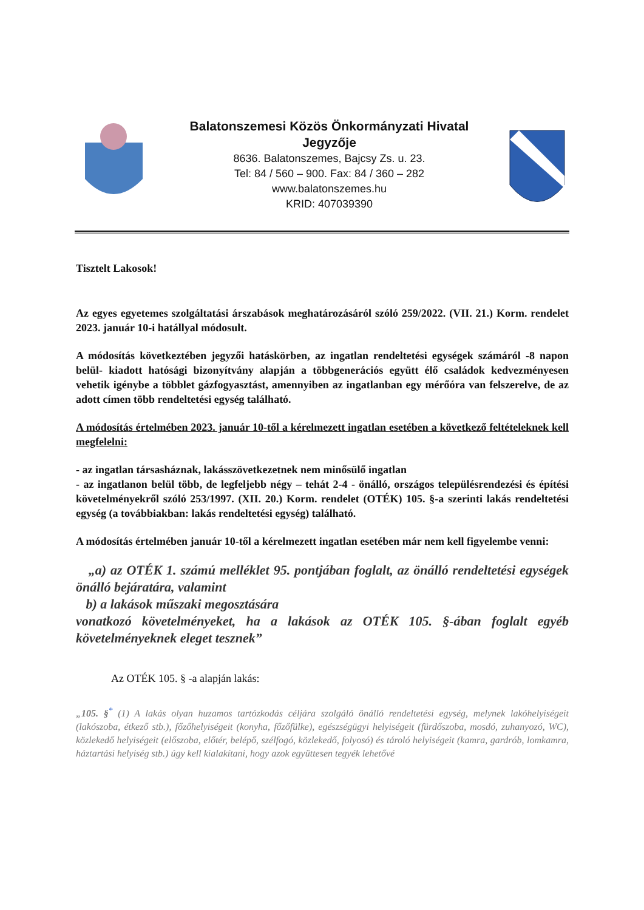Balatonszemesi Közös Önkormányzati Hivatal
Jegyzője
8636. Balatonszemes, Bajcsy Zs. u. 23.
Tel: 84 / 560 – 900. Fax: 84 / 360 – 282
www.balatonszemes.hu
KRID: 407039390
Tisztelt Lakosok!
Az egyes egyetemes szolgáltatási árszabások meghatározásáról szóló 259/2022. (VII. 21.) Korm. rendelet 2023. január 10-i hatállyal módosult.
A módosítás következtében jegyzői hatáskörben, az ingatlan rendeltetési egységek számáról -8 napon belül- kiadott hatósági bizonyítvány alapján a többgenerációs együtt élő családok kedvezményesen vehetik igénybe a többlet gázfogyasztást, amennyiben az ingatlanban egy mérőóra van felszerelve, de az adott címen több rendeltetési egység található.
A módosítás értelmében 2023. január 10-től a kérelmezett ingatlan esetében a következő feltételeknek kell megfelelni:
- az ingatlan társasháznak, lakásszövetkezetnek nem minősülő ingatlan
- az ingatlanon belül több, de legfeljebb négy – tehát 2-4 - önálló, országos településrendezési és építési követelményekről szóló 253/1997. (XII. 20.) Korm. rendelet (OTÉK) 105. §-a szerinti lakás rendeltetési egység (a továbbiakban: lakás rendeltetési egység) található.
A módosítás értelmében január 10-től a kérelmezett ingatlan esetében már nem kell figyelembe venni:
„a) az OTÉK 1. számú melléklet 95. pontjában foglalt, az önálló rendeltetési egységek önálló bejáratára, valamint
b) a lakások műszaki megosztására
vonatkozó követelményeket, ha a lakások az OTÉK 105. §-ában foglalt egyéb követelményeknek eleget tesznek”
Az OTÉK 105. § -a alapján lakás:
„105. §<sup>*</sup> (1) A lakás olyan huzamos tartózkodás céljára szolgáló önálló rendeltetési egység, melynek lakóhelyiségeit (lakószoba, étkező stb.), főzőhelyiségeit (konyha, főzőfülke), egészségügyi helyiségeit (fürdőszoba, mosdó, zuhanyozó, WC), közlekedő helyiségeit (előszoba, előtér, belépő, szélfogó, közlekedő, folyosó) és tároló helyiségeit (kamra, gardrób, lomkamra, háztartási helyiség stb.) úgy kell kialakítani, hogy azok együttesen tegyék lehetővé